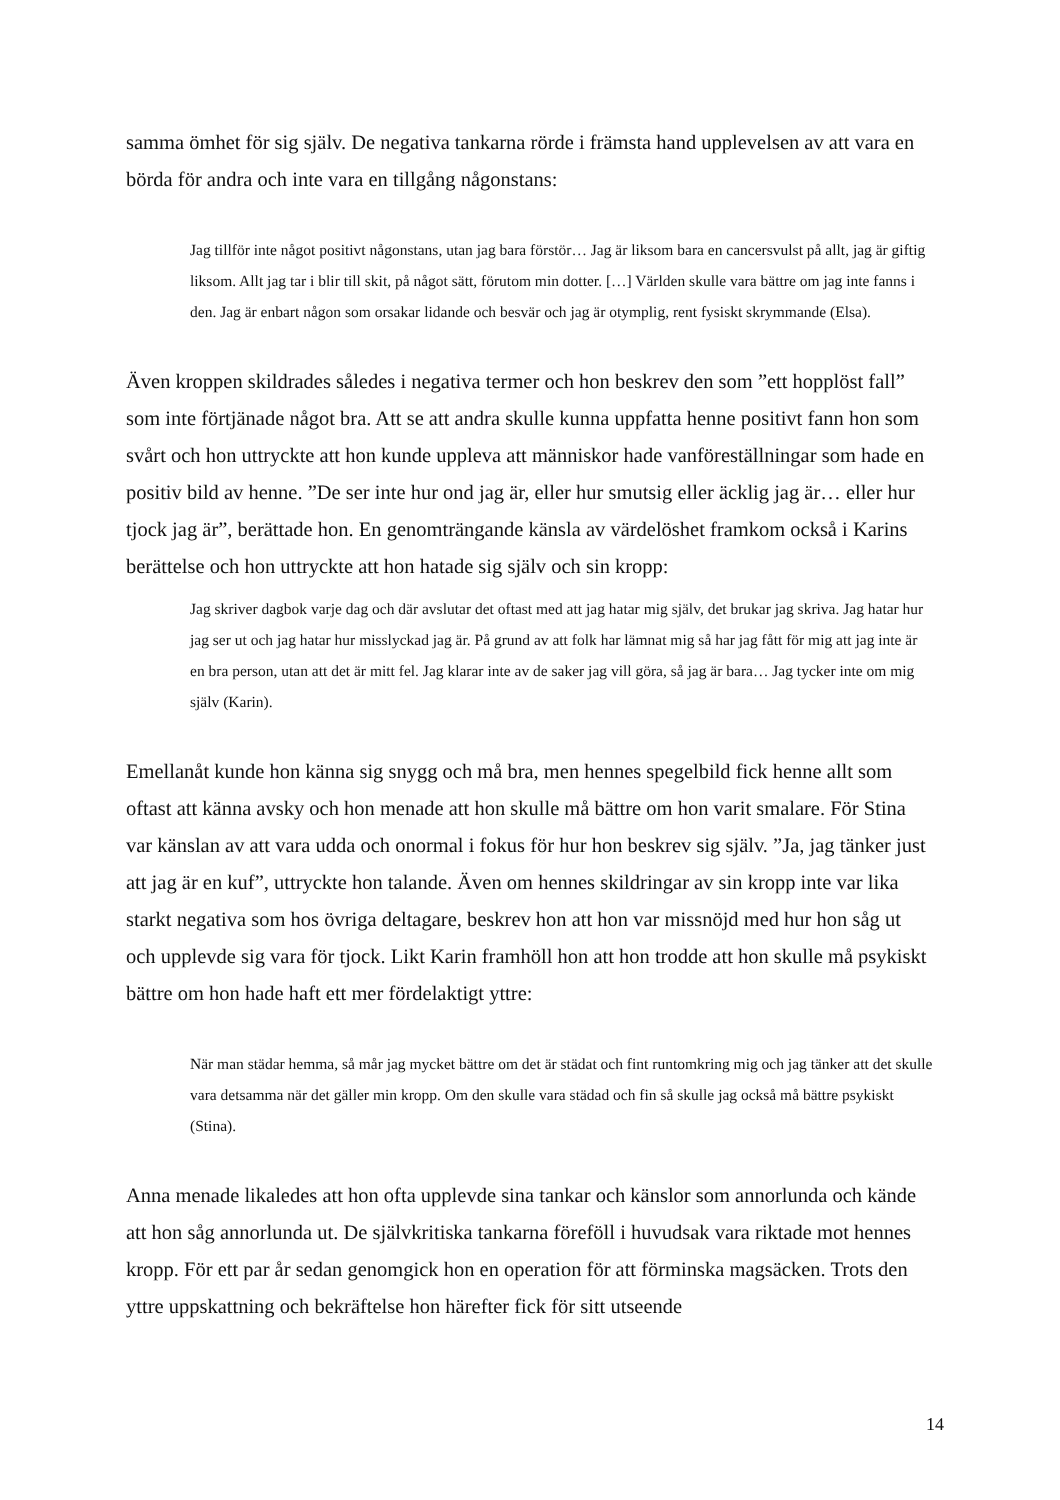samma ömhet för sig själv. De negativa tankarna rörde i främsta hand upplevelsen av att vara en börda för andra och inte vara en tillgång någonstans:
Jag tillför inte något positivt någonstans, utan jag bara förstör… Jag är liksom bara en cancersvulst på allt, jag är giftig liksom. Allt jag tar i blir till skit, på något sätt, förutom min dotter. […] Världen skulle vara bättre om jag inte fanns i den. Jag är enbart någon som orsakar lidande och besvär och jag är otymplig, rent fysiskt skrymmande (Elsa).
Även kroppen skildrades således i negativa termer och hon beskrev den som ”ett hopplöst fall” som inte förtjänade något bra. Att se att andra skulle kunna uppfatta henne positivt fann hon som svårt och hon uttryckte att hon kunde uppleva att människor hade vanföreställningar som hade en positiv bild av henne. ”De ser inte hur ond jag är, eller hur smutsig eller äcklig jag är… eller hur tjock jag är”, berättade hon. En genomträngande känsla av värdelöshet framkom också i Karins berättelse och hon uttryckte att hon hatade sig själv och sin kropp:
Jag skriver dagbok varje dag och där avslutar det oftast med att jag hatar mig själv, det brukar jag skriva. Jag hatar hur jag ser ut och jag hatar hur misslyckad jag är. På grund av att folk har lämnat mig så har jag fått för mig att jag inte är en bra person, utan att det är mitt fel. Jag klarar inte av de saker jag vill göra, så jag är bara… Jag tycker inte om mig själv (Karin).
Emellanåt kunde hon känna sig snygg och må bra, men hennes spegelbild fick henne allt som oftast att känna avsky och hon menade att hon skulle må bättre om hon varit smalare. För Stina var känslan av att vara udda och onormal i fokus för hur hon beskrev sig själv. ”Ja, jag tänker just att jag är en kuf”, uttryckte hon talande. Även om hennes skildringar av sin kropp inte var lika starkt negativa som hos övriga deltagare, beskrev hon att hon var missnöjd med hur hon såg ut och upplevde sig vara för tjock. Likt Karin framhöll hon att hon trodde att hon skulle må psykiskt bättre om hon hade haft ett mer fördelaktigt yttre:
När man städar hemma, så mår jag mycket bättre om det är städat och fint runtomkring mig och jag tänker att det skulle vara detsamma när det gäller min kropp. Om den skulle vara städad och fin så skulle jag också må bättre psykiskt (Stina).
Anna menade likaledes att hon ofta upplevde sina tankar och känslor som annorlunda och kände att hon såg annorlunda ut. De självkritiska tankarna föreföll i huvudsak vara riktade mot hennes kropp. För ett par år sedan genomgick hon en operation för att förminska magsäcken. Trots den yttre uppskattning och bekräftelse hon härefter fick för sitt utseende
14